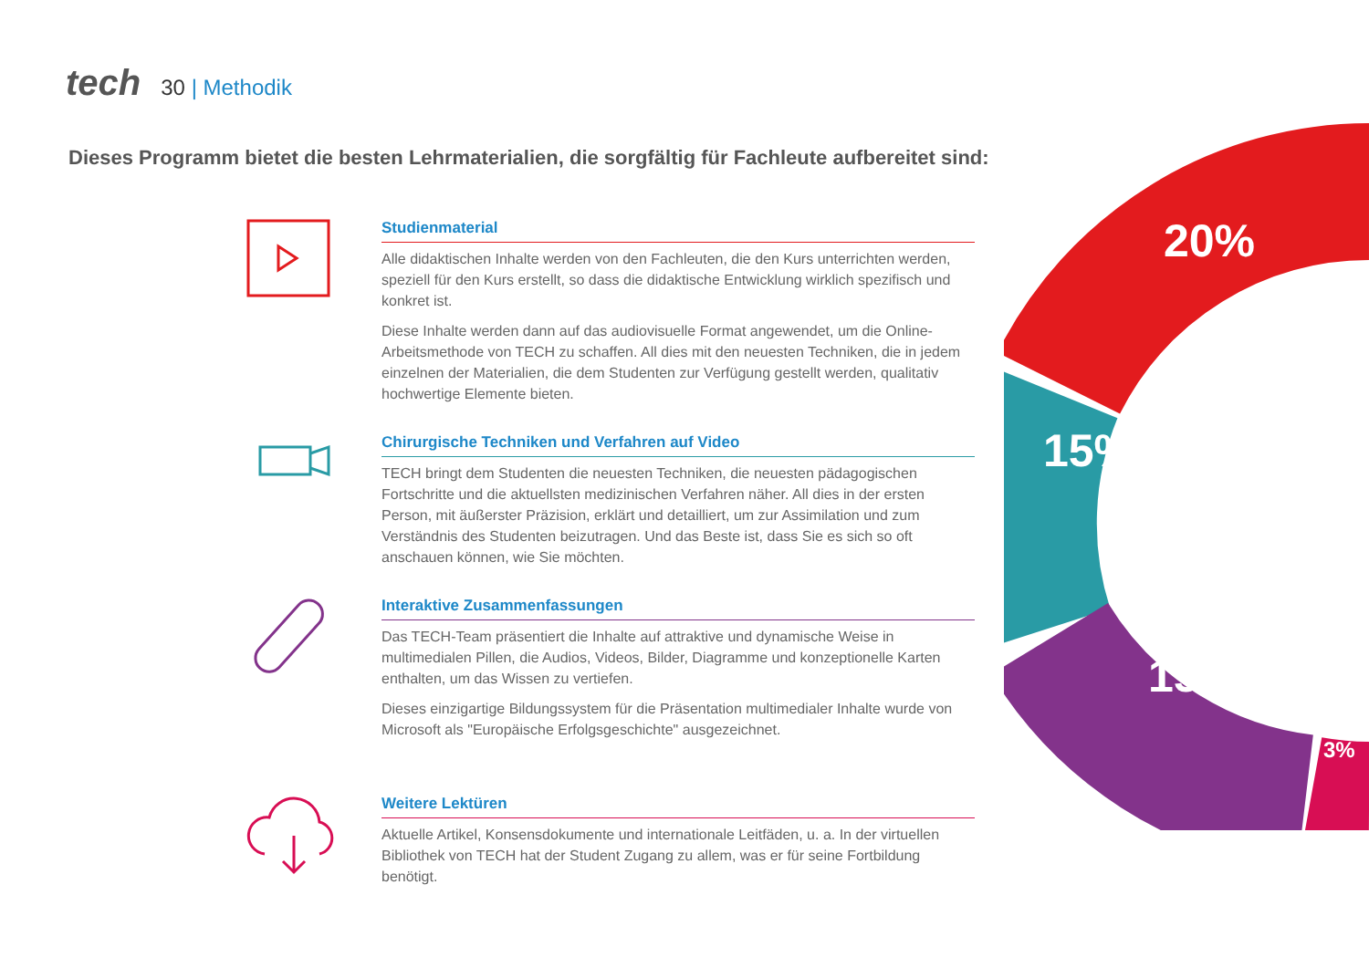tech
30 | Methodik
Dieses Programm bietet die besten Lehrmaterialien, die sorgfältig für Fachleute aufbereitet sind:
20%
15%
15%
3%
Studienmaterial
Alle didaktischen Inhalte werden von den Fachleuten, die den Kurs unterrichten werden, speziell für den Kurs erstellt, so dass die didaktische Entwicklung wirklich spezifisch und konkret ist.
Diese Inhalte werden dann auf das audiovisuelle Format angewendet, um die Online-Arbeitsmethode von TECH zu schaffen. All dies mit den neuesten Techniken, die in jedem einzelnen der Materialien, die dem Studenten zur Verfügung gestellt werden, qualitativ hochwertige Elemente bieten.
Chirurgische Techniken und Verfahren auf Video
TECH bringt dem Studenten die neuesten Techniken, die neuesten pädagogischen Fortschritte und die aktuellsten medizinischen Verfahren näher. All dies in der ersten Person, mit äußerster Präzision, erklärt und detailliert, um zur Assimilation und zum Verständnis des Studenten beizutragen. Und das Beste ist, dass Sie es sich so oft anschauen können, wie Sie möchten.
Interaktive Zusammenfassungen
Das TECH-Team präsentiert die Inhalte auf attraktive und dynamische Weise in multimedialen Pillen, die Audios, Videos, Bilder, Diagramme und konzeptionelle Karten enthalten, um das Wissen zu vertiefen.
Dieses einzigartige Bildungssystem für die Präsentation multimedialer Inhalte wurde von Microsoft als "Europäische Erfolgsgeschichte" ausgezeichnet.
Weitere Lektüren
Aktuelle Artikel, Konsensdokumente und internationale Leitfäden, u. a. In der virtuellen Bibliothek von TECH hat der Student Zugang zu allem, was er für seine Fortbildung benötigt.